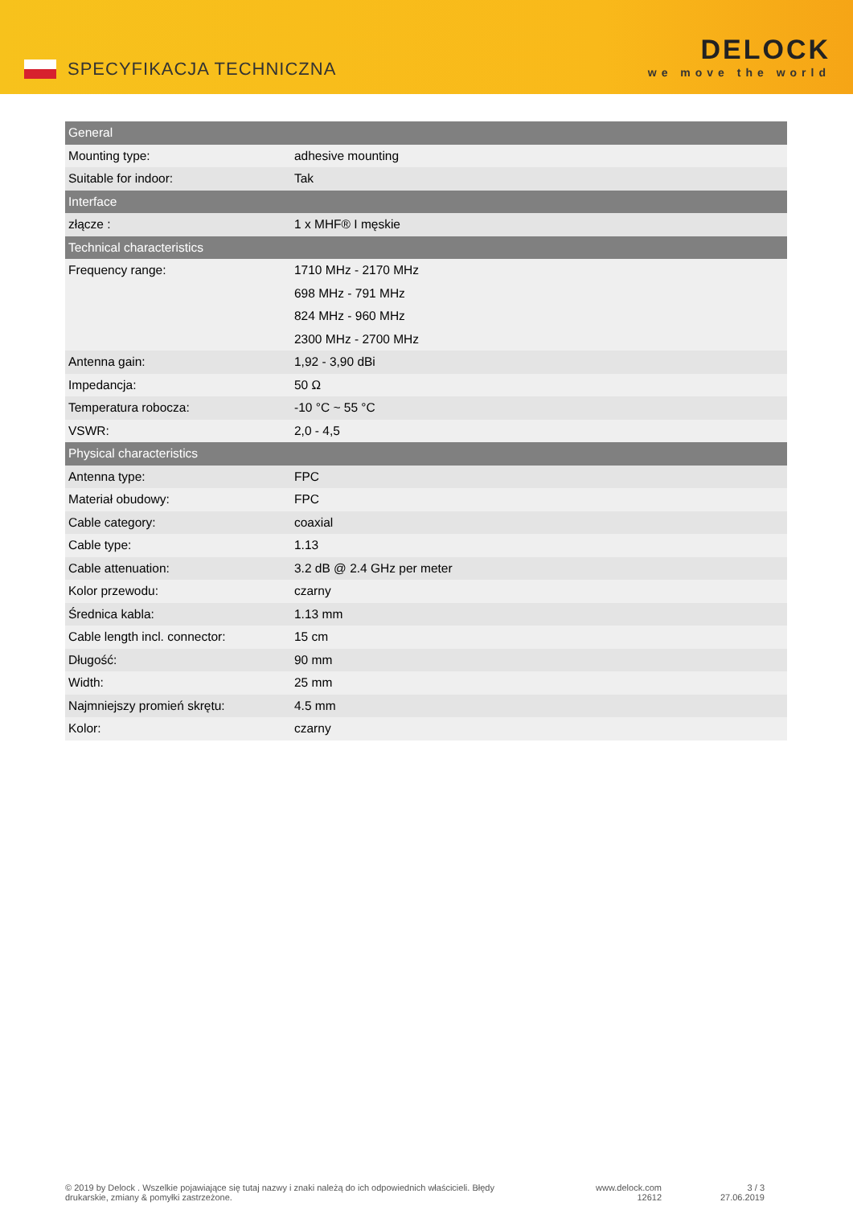SPECYFIKACJA TECHNICZNA
DELOCK
we move the world
| General | |
| --- | --- |
| Mounting type: | adhesive mounting |
| Suitable for indoor: | Tak |
| Interface | |
| złącze : | 1 x MHF® I męskie |
| Technical characteristics | |
| Frequency range: | 1710 MHz - 2170 MHz 698 MHz - 791 MHz 824 MHz - 960 MHz 2300 MHz - 2700 MHz |
| Antenna gain: | 1,92 - 3,90 dBi |
| Impedancja: | 50 Ω |
| Temperatura robocza: | -10 °C ~ 55 °C |
| VSWR: | 2,0 - 4,5 |
| Physical characteristics | |
| Antenna type: | FPC |
| Materiał obudowy: | FPC |
| Cable category: | coaxial |
| Cable type: | 1.13 |
| Cable attenuation: | 3.2 dB @ 2.4 GHz per meter |
| Kolor przewodu: | czarny |
| Średnica kabla: | 1.13 mm |
| Cable length incl. connector: | 15 cm |
| Długość: | 90 mm |
| Width: | 25 mm |
| Najmniejszy promień skrętu: | 4.5 mm |
| Kolor: | czarny |
© 2019 by Delock . Wszelkie pojawiające się tutaj nazwy i znaki należą do ich odpowiednich właścicieli. Błędy drukarskie, zmiany & pomyłki zastrzeżone.
www.delock.com
12612
3 / 3
27.06.2019